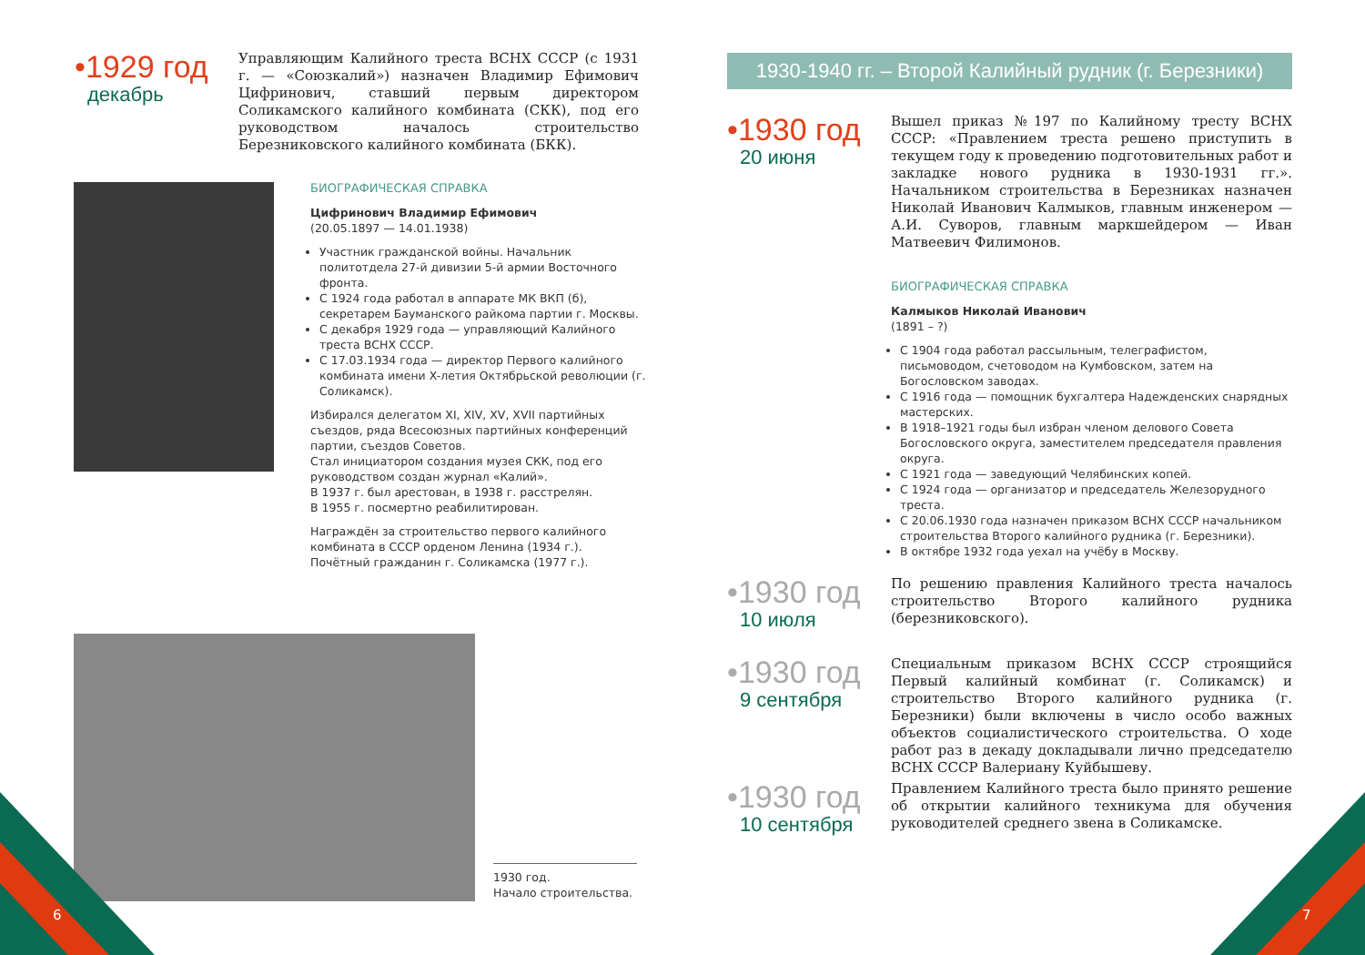•1929 год
декабрь
Управляющим Калийного треста ВСНХ СССР (с 1931 г. — «Союзкалий») назначен Владимир Ефимович Цифринович, ставший первым директором Соликамского калийного комбината (СКК), под его руководством началось строительство Березниковского калийного комбината (БКК).
БИОГРАФИЧЕСКАЯ СПРАВКА
Цифринович Владимир Ефимович
(20.05.1897 — 14.01.1938)
Участник гражданской войны. Начальник политотдела 27-й дивизии 5-й армии Восточного фронта.
С 1924 года работал в аппарате МК ВКП (б), секретарем Бауманского райкома партии г. Москвы.
С декабря 1929 года — управляющий Калийного треста ВСНХ СССР.
С 17.03.1934 года — директор Первого калийного комбината имени X-летия Октябрьской революции (г. Соликамск).
Избирался делегатом XI, XIV, XV, XVII партийных съездов, ряда Всесоюзных партийных конференций партии, съездов Советов.
Стал инициатором создания музея СКК, под его руководством создан журнал «Калий».
В 1937 г. был арестован, в 1938 г. расстрелян.
В 1955 г. посмертно реабилитирован.
Награждён за строительство первого калийного комбината в СССР орденом Ленина (1934 г.).
Почётный гражданин г. Соликамска (1977 г.).
1930 год.
Начало строительства.
6
1930-1940 гг. – Второй Калийный рудник (г. Березники)
•1930 год
20 июня
Вышел приказ №197 по Калийному тресту ВСНХ СССР: «Правлением треста решено приступить в текущем году к проведению подготовительных работ и закладке нового рудника в 1930-1931 гг.». Начальником строительства в Березниках назначен Николай Иванович Калмыков, главным инженером — А.И. Суворов, главным маркшейдером — Иван Матвеевич Филимонов.
БИОГРАФИЧЕСКАЯ СПРАВКА
Калмыков Николай Иванович
(1891 – ?)
С 1904 года работал рассыльным, телеграфистом, письмоводом, счетоводом на Кумбовском, затем на Богословском заводах.
С 1916 года — помощник бухгалтера Надежденских снарядных мастерских.
В 1918–1921 годы был избран членом делового Совета Богословского округа, заместителем председателя правления округа.
С 1921 года — заведующий Челябинских копей.
С 1924 года — организатор и председатель Железорудного треста.
С 20.06.1930 года назначен приказом ВСНХ СССР начальником строительства Второго калийного рудника (г. Березники).
В октябре 1932 года уехал на учёбу в Москву.
•1930 год
10 июля
По решению правления Калийного треста началось строительство Второго калийного рудника (березниковского).
•1930 год
9 сентября
Специальным приказом ВСНХ СССР строящийся Первый калийный комбинат (г. Соликамск) и строительство Второго калийного рудника (г. Березники) были включены в число особо важных объектов социалистического строительства. О ходе работ раз в декаду докладывали лично председателю ВСНХ СССР Валериану Куйбышеву.
•1930 год
10 сентября
Правлением Калийного треста было принято решение об открытии калийного техникума для обучения руководителей среднего звена в Соликамске.
7